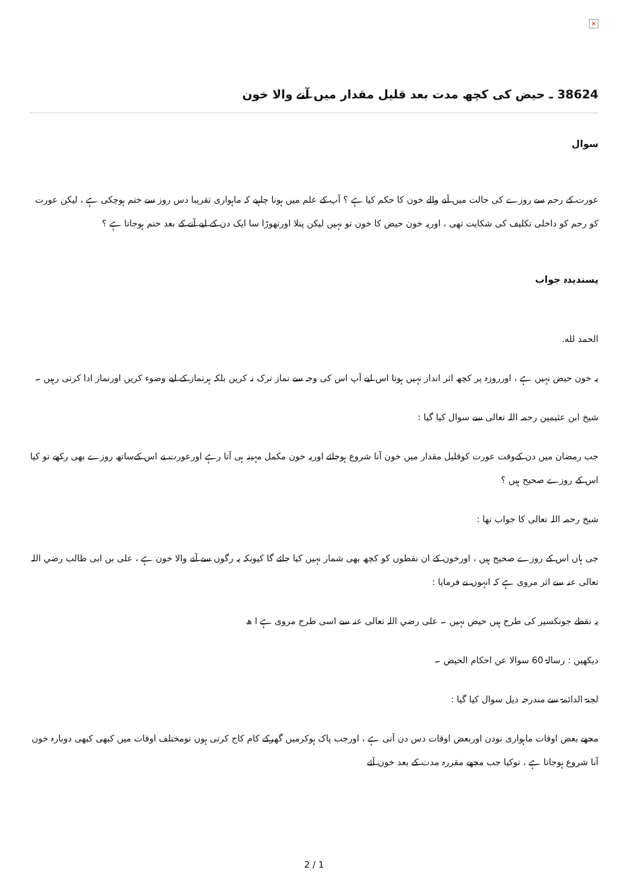×
38624 ـ حیض کی کچھ مدت بعد قلیل مقدار میں آنے والا خون
سوال
عورت کے رحم سے روزے کی حالت میں آنے والے خون کا حکم کیا ہے ؟ آپ کے علم میں ہونا چاہیے کہ ماہواری تقریبا دس روز سے ختم ہوچکی ہے ، لیکن عورت کو رحم کو داخلی تکلیف کی شکایت تھی ، اوریہ خون حیض کا خون تو نہیں لیکن پتلا اورتھوڑا سا ایک دن کے لیے آنے کے بعد ختم ہوجاتا ہے ؟
پسندیدہ جواب
الحمد لله.
یہ خون حیض نہیں ہے ، اورروزہ پر کچھ اثر انداز نہیں ہوتا اس لیے آپ اس کی وجہ سے نماز ترک نہ کریں بلکہ ہرنماز کے لیے وضوء کریں اورنماز ادا کرتی رہیں ۔
شیخ ابن عثیمین رحمہ اللہ تعالی سے سوال کیا گیا :
جب رمضان میں دن کےوقت عورت کوقلیل مقدار میں خون آنا شروع ہوجائے اوریہ خون مکمل مہینہ ہی آتا رہے اورعورت نے اس کےساتھ روزے بھی رکھے تو کیا اس کے روزے صحیح ہیں ؟
شیخ رحمہ اللہ تعالی کا جواب تھا :
جی ہاں اس کے روزے صحیح ہیں ، اورخون کے ان نقطوں کو کچھ بھی شمار نہیں کیا جائے گا کیونکہ یہ رگوں سے آنے والا خون ہے ، علی بن ابی طالب رضي اللہ تعالی عنہ سے اثر مروی ہے کہ انہوں نے فرمایا :
یہ نقطے جونکسیر کی طرح ہیں حیض نہیں ۔ علی رضي اللہ تعالی عنہ سے اسی طرح مروی ہے ا ھ
دیکھیں : رسالۃ 60 سوالا عن احکام الحیض ۔
لجنۃ الدائمۃ سے مندرجہ ذیل سوال کیا گیا :
مجھے بعض اوقات ماہواری نودن اوربعض اوقات دس دن آتی ہے ، اورجب پاک ہوکرمیں گھرکے کام کاج کرتی ہوں تومختلف اوقات میں کبھی کبھی دوبارہ خون آنا شروع ہوجاتا ہے ، توکیا جب مجھے مقررہ مدت کے بعد خون آئے
2 / 1